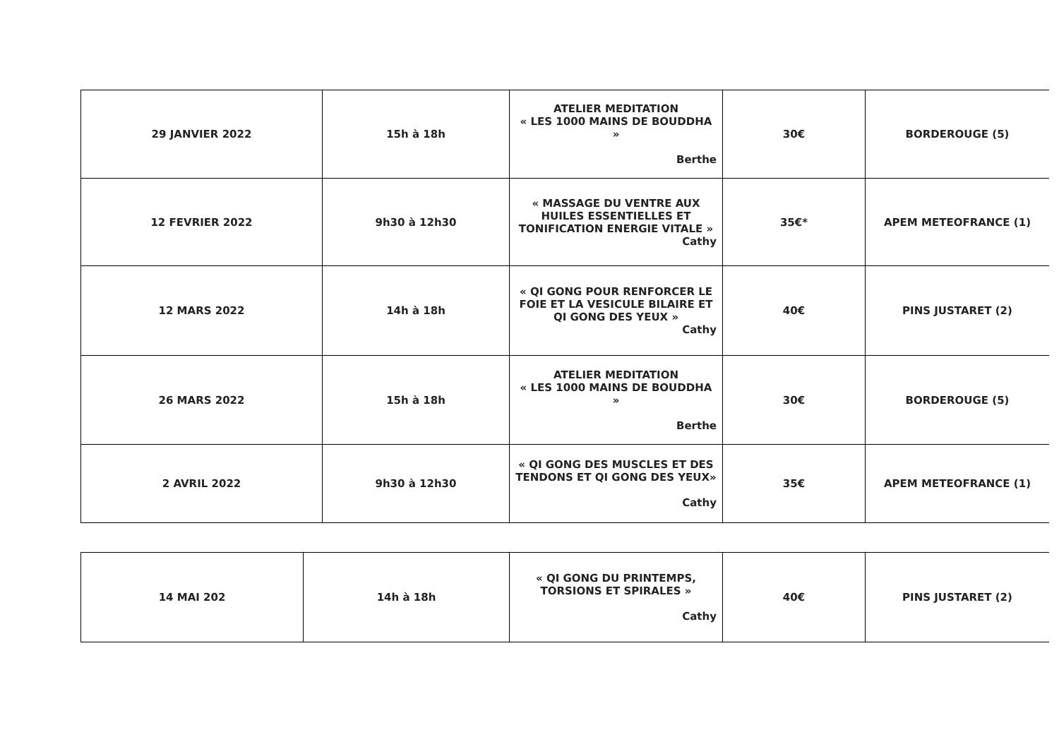| 29 JANVIER 2022 | 15h à 18h | ATELIER MEDITATION « LES 1000 MAINS DE BOUDDHA » Berthe | 30€ | BORDEROUGE (5) |
| 12 FEVRIER 2022 | 9h30 à 12h30 | « MASSAGE DU VENTRE AUX HUILES ESSENTIELLES ET TONIFICATION ENERGIE VITALE » Cathy | 35€* | APEM METEOFRANCE (1) |
| 12 MARS 2022 | 14h à 18h | « QI GONG POUR RENFORCER LE FOIE ET LA VESICULE BILAIRE ET QI GONG DES YEUX » Cathy | 40€ | PINS JUSTARET (2) |
| 26 MARS 2022 | 15h à 18h | ATELIER MEDITATION « LES 1000 MAINS DE BOUDDHA » Berthe | 30€ | BORDEROUGE (5) |
| 2 AVRIL 2022 | 9h30 à 12h30 | « QI GONG DES MUSCLES ET DES TENDONS ET QI GONG DES YEUX» Cathy | 35€ | APEM METEOFRANCE (1) |
| 14 MAI 202 | 14h à 18h | « QI GONG DU PRINTEMPS, TORSIONS ET SPIRALES » Cathy | 40€ | PINS JUSTARET (2) |